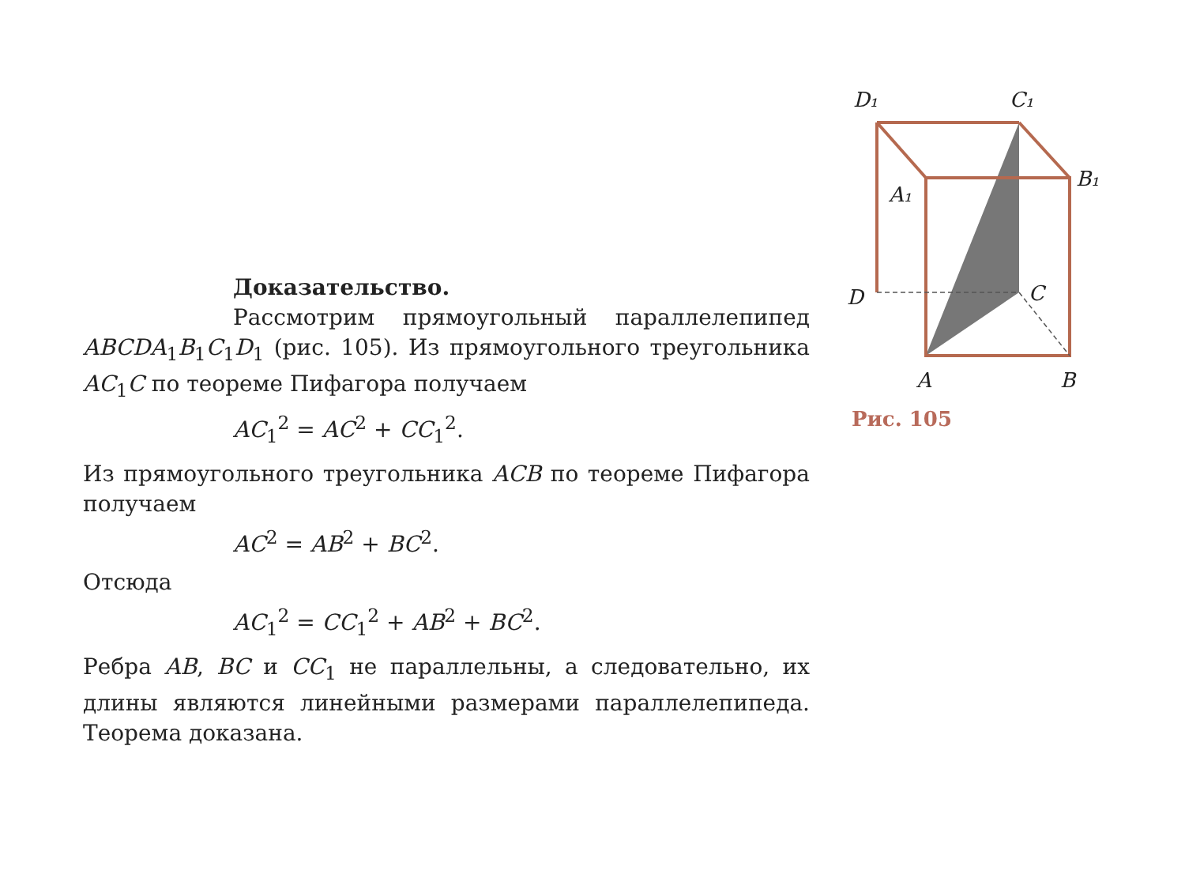Доказательство.
Рассмотрим прямоугольный параллелепипед ABCDA<sub>1</sub>B<sub>1</sub>C<sub>1</sub>D<sub>1</sub> (рис. 105). Из прямоугольного треугольника AC<sub>1</sub>C по теореме Пифагора получаем
AC<sub>1</sub><sup>2</sup> = AC<sup>2</sup> + CC<sub>1</sub><sup>2</sup>.
Из прямоугольного треугольника ACB по теореме Пифагора получаем
AC<sup>2</sup> = AB<sup>2</sup> + BC<sup>2</sup>.
Отсюда
AC<sub>1</sub><sup>2</sup> = CC<sub>1</sub><sup>2</sup> + AB<sup>2</sup> + BC<sup>2</sup>.
Ребра AB, BC и CC<sub>1</sub> не параллельны, а следовательно, их длины являются линейными размерами параллелепипеда. Теорема доказана.
D₁
C₁
B₁
A₁
D
C
A
B
Рис. 105